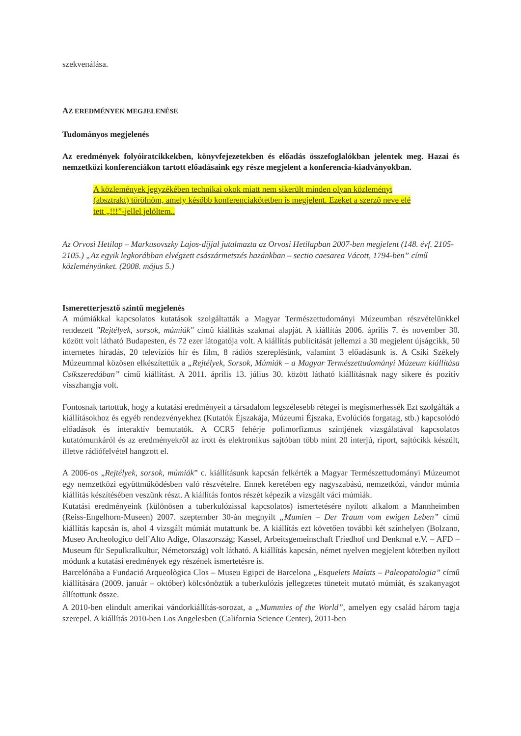szekvenálása.
AZ EREDMÉNYEK MEGJELENÉSE
Tudományos megjelenés
Az eredmények folyóiratcikkekben, könyvfejezetekben és előadás összefoglalókban jelentek meg. Hazai és nemzetközi konferenciákon tartott előadásaink egy része megjelent a konferencia-kiadványokban.
A közlemények jegyzékében technikai okok miatt nem sikerült minden olyan közleményt (absztrakt) törölnöm, amely később konferenciakötetben is megjelent. Ezeket a szerző neve elé tett „!!!”-jellel jelöltem..
Az Orvosi Hetilap – Markusovszky Lajos-díjjal jutalmazta az Orvosi Hetilapban 2007-ben megjelent (148. évf. 2105-2105.) „Az egyik legkorábban elvégzett császármetszés hazánkban – sectio caesarea Vácott, 1794-ben” című közleményünket. (2008. május 5.)
Ismeretterjesztő szintű megjelenés
A múmiákkal kapcsolatos kutatások szolgáltatták a Magyar Természettudományi Múzeumban részvételünkkel rendezett "Rejtélyek, sorsok, múmiák" című kiállítás szakmai alapját. A kiállítás 2006. április 7. és november 30. között volt látható Budapesten, és 72 ezer látogatója volt. A kiállítás publicitását jellemzi a 30 megjelent újságcikk, 50 internetes híradás, 20 televíziós hír és film, 8 rádiós szereplésünk, valamint 3 előadásunk is. A Csíki Székely Múzeummal közösen elkészítettük a „Rejtélyek, Sorsok, Múmiák – a Magyar Természettudományi Múzeum kiállítása Csíkszeredában” című kiállítást. A 2011. április 13. július 30. között látható kiállításnak nagy sikere és pozitív visszhangja volt.
Fontosnak tartottuk, hogy a kutatási eredményeit a társadalom legszélesebb rétegei is megismerhessék Ezt szolgálták a kiállításokhoz és egyéb rendezvényekhez (Kutatók Éjszakája, Múzeumi Éjszaka, Evolúciós forgatag, stb.) kapcsolódó előadások és interaktív bemutatók. A CCR5 fehérje polimorfizmus szintjének vizsgálatával kapcsolatos kutatómunkáról és az eredményekről az írott és elektronikus sajtóban több mint 20 interjú, riport, sajtócikk készült, illetve rádiófelvétel hangzott el.
A 2006-os „Rejtélyek, sorsok, múmiák” c. kiállításunk kapcsán felkérték a Magyar Természettudományi Múzeumot egy nemzetközi együttműködésben való részvételre. Ennek keretében egy nagyszabású, nemzetközi, vándor múmia kiállítás készítésében veszünk részt. A kiállítás fontos részét képezik a vizsgált váci múmiák.
Kutatási eredményeink (különösen a tuberkulózissal kapcsolatos) ismertetésére nyílott alkalom a Mannheimben (Reiss-Engelhorn-Museen) 2007. szeptember 30-án megnyílt „Mumien – Der Traum vom ewigen Leben” című kiállítás kapcsán is, ahol 4 vizsgált múmiát mutattunk be. A kiállítás ezt követően további két színhelyen (Bolzano, Museo Archeologico dell’Alto Adige, Olaszország; Kassel, Arbeitsgemeinschaft Friedhof und Denkmal e.V. – AFD – Museum für Sepulkralkultur, Németország) volt látható. A kiállítás kapcsán, német nyelven megjelent kötetben nyílott módunk a kutatási eredmények egy részének ismertetésre is.
Barcelónába a Fundació Arqueològica Clos – Museu Egipci de Barcelona „Esquelets Malats – Paleopatologia” című kiállítására (2009. január – október) kölcsönöztük a tuberkulózis jellegzetes tüneteit mutató múmiát, és szakanyagot állítottunk össze.
A 2010-ben elindult amerikai vándorkiállítás-sorozat, a „Mummies of the World”, amelyen egy család három tagja szerepel. A kiállítás 2010-ben Los Angelesben (California Science Center), 2011-ben